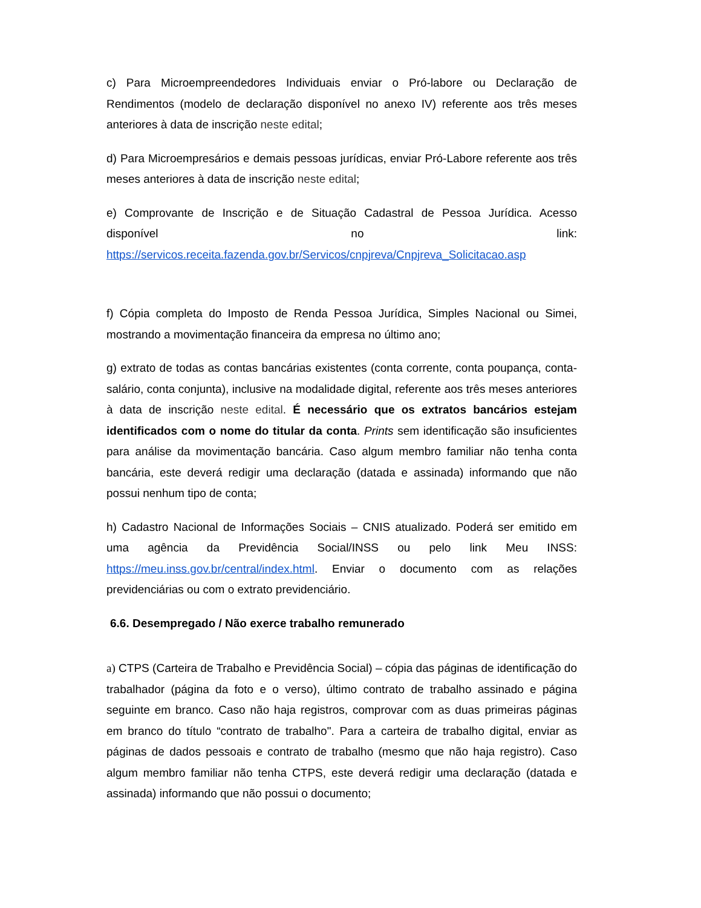c) Para Microempreendedores Individuais enviar o Pró-labore ou Declaração de Rendimentos (modelo de declaração disponível no anexo IV) referente aos três meses anteriores à data de inscrição neste edital;
d) Para Microempresários e demais pessoas jurídicas, enviar Pró-Labore referente aos três meses anteriores à data de inscrição neste edital;
e) Comprovante de Inscrição e de Situação Cadastral de Pessoa Jurídica. Acesso disponível no link: https://servicos.receita.fazenda.gov.br/Servicos/cnpjreva/Cnpjreva_Solicitacao.asp
f) Cópia completa do Imposto de Renda Pessoa Jurídica, Simples Nacional ou Simei, mostrando a movimentação financeira da empresa no último ano;
g) extrato de todas as contas bancárias existentes (conta corrente, conta poupança, conta-salário, conta conjunta), inclusive na modalidade digital, referente aos três meses anteriores à data de inscrição neste edital. É necessário que os extratos bancários estejam identificados com o nome do titular da conta. Prints sem identificação são insuficientes para análise da movimentação bancária. Caso algum membro familiar não tenha conta bancária, este deverá redigir uma declaração (datada e assinada) informando que não possui nenhum tipo de conta;
h) Cadastro Nacional de Informações Sociais – CNIS atualizado. Poderá ser emitido em uma agência da Previdência Social/INSS ou pelo link Meu INSS: https://meu.inss.gov.br/central/index.html. Enviar o documento com as relações previdenciárias ou com o extrato previdenciário.
6.6. Desempregado / Não exerce trabalho remunerado
a) CTPS (Carteira de Trabalho e Previdência Social) – cópia das páginas de identificação do trabalhador (página da foto e o verso), último contrato de trabalho assinado e página seguinte em branco. Caso não haja registros, comprovar com as duas primeiras páginas em branco do título “contrato de trabalho". Para a carteira de trabalho digital, enviar as páginas de dados pessoais e contrato de trabalho (mesmo que não haja registro). Caso algum membro familiar não tenha CTPS, este deverá redigir uma declaração (datada e assinada) informando que não possui o documento;